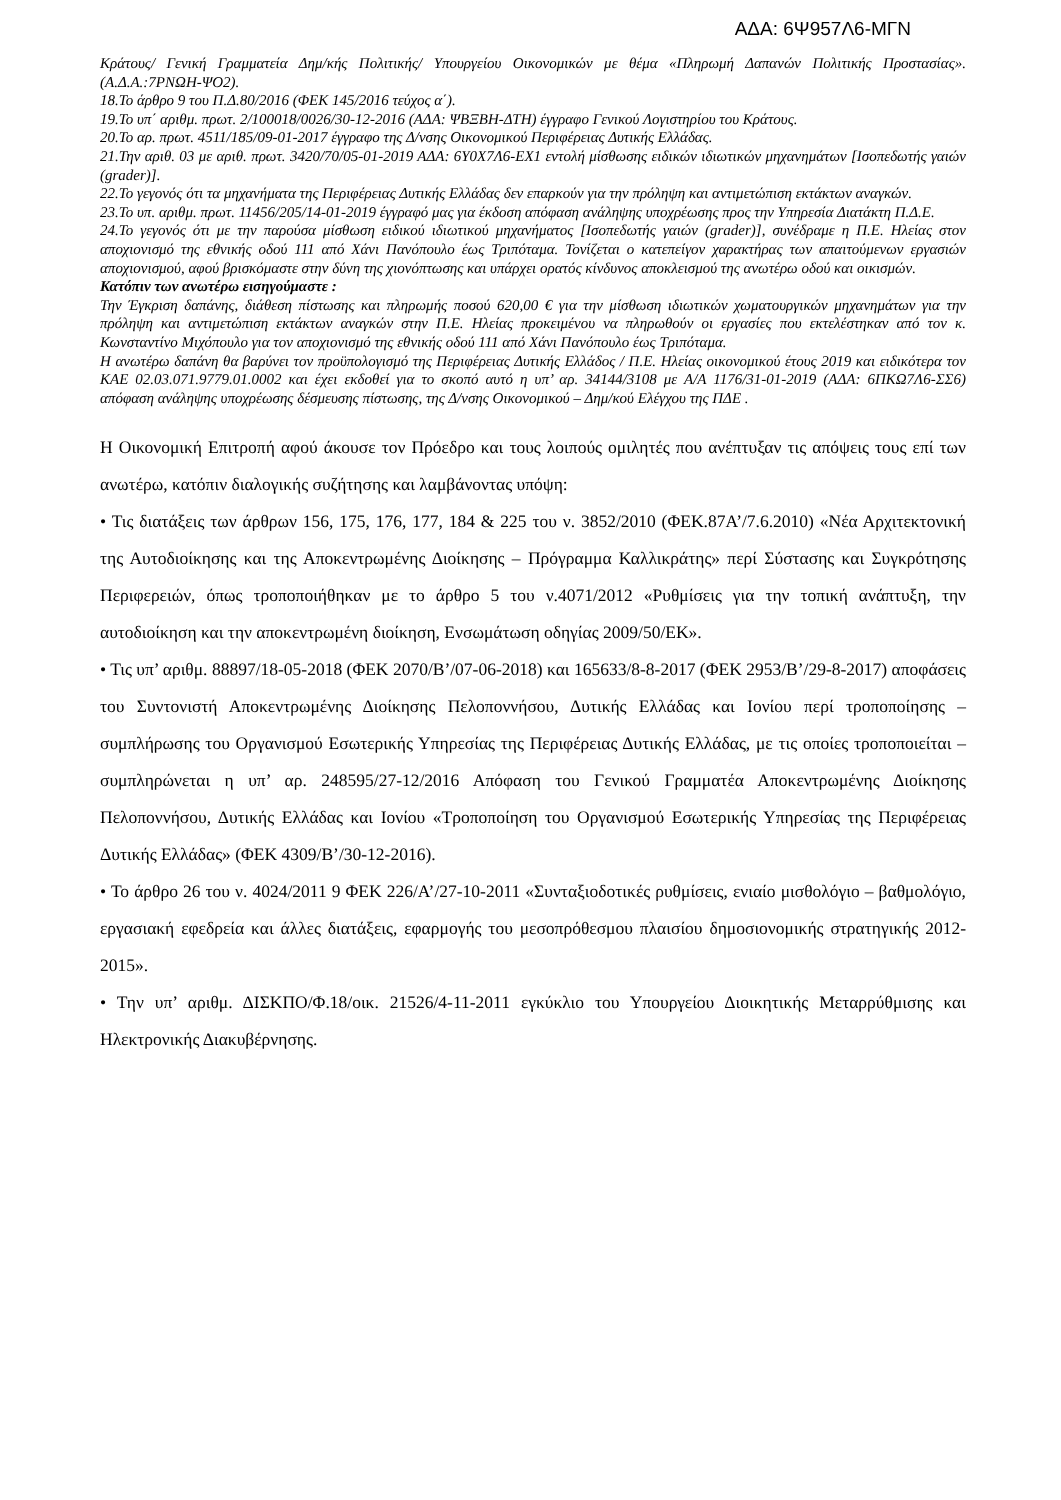ΑΔΑ: 6Ψ957Λ6-ΜΓΝ
Κράτους/ Γενική Γραμματεία Δημ/κής Πολιτικής/ Υπουργείου Οικονομικών με θέμα «Πληρωμή Δαπανών Πολιτικής Προστασίας».(Α.Δ.Α.:7ΡΝΩΗ-ΨΟ2).
18.Το άρθρο 9 του Π.Δ.80/2016 (ΦΕΚ 145/2016 τεύχος α΄).
19.Το υπ΄ αριθμ. πρωτ. 2/100018/0026/30-12-2016 (ΑΔΑ: ΨΒΞΒΗ-ΔΤΗ) έγγραφο Γενικού Λογιστηρίου του Κράτους.
20.Το αρ. πρωτ. 4511/185/09-01-2017 έγγραφο της Δ/νσης Οικονομικού Περιφέρειας Δυτικής Ελλάδας.
21.Την αριθ. 03 με αριθ. πρωτ. 3420/70/05-01-2019 ΑΔΑ: 6Υ0Χ7Λ6-ΕΧ1 εντολή μίσθωσης ειδικών ιδιωτικών μηχανημάτων [Ισοπεδωτής γαιών (grader)].
22.Το γεγονός ότι τα μηχανήματα της Περιφέρειας Δυτικής Ελλάδας δεν επαρκούν για την πρόληψη και αντιμετώπιση εκτάκτων αναγκών.
23.Το υπ. αριθμ. πρωτ. 11456/205/14-01-2019 έγγραφό μας για έκδοση απόφαση ανάληψης υποχρέωσης προς την Υπηρεσία Διατάκτη Π.Δ.Ε.
24.Το γεγονός ότι με την παρούσα μίσθωση ειδικού ιδιωτικού μηχανήματος [Ισοπεδωτής γαιών (grader)], συνέδραμε η Π.Ε. Ηλείας στον αποχιονισμό της εθνικής οδού 111 από Χάνι Πανόπουλο έως Τριπόταμα. Τονίζεται ο κατεπείγον χαρακτήρας των απαιτούμενων εργασιών αποχιονισμού, αφού βρισκόμαστε στην δύνη της χιονόπτωσης και υπάρχει ορατός κίνδυνος αποκλεισμού της ανωτέρω οδού και οικισμών.
Κατόπιν των ανωτέρω εισηγούμαστε :
Την Έγκριση δαπάνης, διάθεση πίστωσης και πληρωμής ποσού 620,00 € για την μίσθωση ιδιωτικών χωματουργικών μηχανημάτων για την πρόληψη και αντιμετώπιση εκτάκτων αναγκών στην Π.Ε. Ηλείας προκειμένου να πληρωθούν οι εργασίες που εκτελέστηκαν από τον κ. Κωνσταντίνο Μιχόπουλο για τον αποχιονισμό της εθνικής οδού 111 από Χάνι Πανόπουλο έως Τριπόταμα.
Η ανωτέρω δαπάνη θα βαρύνει τον προϋπολογισμό της Περιφέρειας Δυτικής Ελλάδος / Π.Ε. Ηλείας οικονομικού έτους 2019 και ειδικότερα τον ΚΑΕ 02.03.071.9779.01.0002 και έχει εκδοθεί για το σκοπό αυτό η υπ’ αρ. 34144/3108 με Α/Α 1176/31-01-2019 (ΑΔΑ: 6ΠΚΩ7Λ6-ΣΣ6) απόφαση ανάληψης υποχρέωσης δέσμευσης πίστωσης, της Δ/νσης Οικονομικού – Δημ/κού Ελέγχου της ΠΔΕ .
Η Οικονομική Επιτροπή αφού άκουσε τον Πρόεδρο και τους λοιπούς ομιλητές που ανέπτυξαν τις απόψεις τους επί των ανωτέρω, κατόπιν διαλογικής συζήτησης και λαμβάνοντας υπόψη:
• Τις διατάξεις των άρθρων 156, 175, 176, 177, 184 & 225 του ν. 3852/2010 (ΦΕΚ.87Α’/7.6.2010) «Νέα Αρχιτεκτονική της Αυτοδιοίκησης και της Αποκεντρωμένης Διοίκησης – Πρόγραμμα Καλλικράτης» περί Σύστασης και Συγκρότησης Περιφερειών, όπως τροποποιήθηκαν με το άρθρο 5 του ν.4071/2012 «Ρυθμίσεις για την τοπική ανάπτυξη, την αυτοδιοίκηση και την αποκεντρωμένη διοίκηση, Ενσωμάτωση οδηγίας 2009/50/ΕΚ».
• Τις υπ’ αριθμ. 88897/18-05-2018 (ΦΕΚ 2070/Β’/07-06-2018) και 165633/8-8-2017 (ΦΕΚ 2953/Β’/29-8-2017) αποφάσεις του Συντονιστή Αποκεντρωμένης Διοίκησης Πελοποννήσου, Δυτικής Ελλάδας και Ιονίου περί τροποποίησης – συμπλήρωσης του Οργανισμού Εσωτερικής Υπηρεσίας της Περιφέρειας Δυτικής Ελλάδας, με τις οποίες τροποποιείται – συμπληρώνεται η υπ’ αρ. 248595/27-12/2016 Απόφαση του Γενικού Γραμματέα Αποκεντρωμένης Διοίκησης Πελοποννήσου, Δυτικής Ελλάδας και Ιονίου «Τροποποίηση του Οργανισμού Εσωτερικής Υπηρεσίας της Περιφέρειας Δυτικής Ελλάδας» (ΦΕΚ 4309/Β’/30-12-2016).
• Το άρθρο 26 του ν. 4024/2011 9 ΦΕΚ 226/Α’/27-10-2011 «Συνταξιοδοτικές ρυθμίσεις, ενιαίο μισθολόγιο – βαθμολόγιο, εργασιακή εφεδρεία και άλλες διατάξεις, εφαρμογής του μεσοπρόθεσμου πλαισίου δημοσιονομικής στρατηγικής 2012-2015».
• Την υπ’ αριθμ. ΔΙΣΚΠΟ/Φ.18/οικ. 21526/4-11-2011 εγκύκλιο του Υπουργείου Διοικητικής Μεταρρύθμισης και Ηλεκτρονικής Διακυβέρνησης.